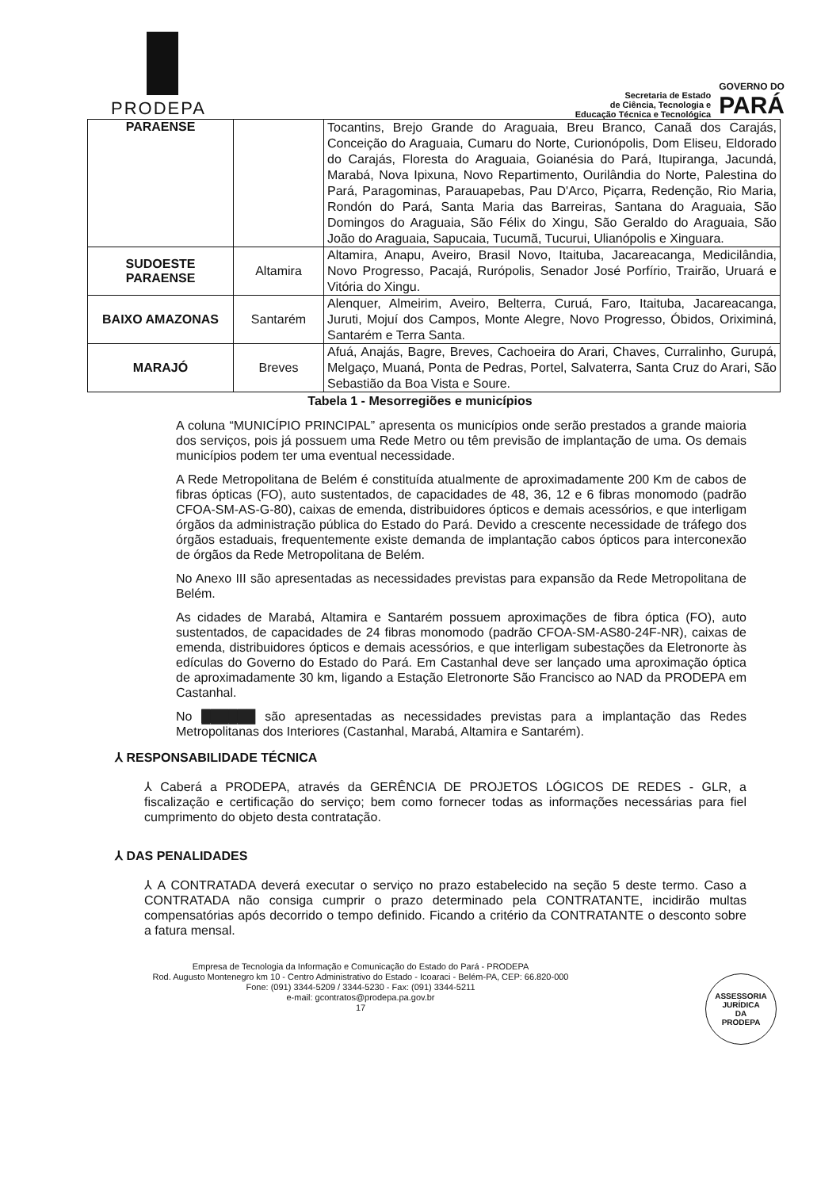PRODEPA
Secretaria de Estado
de Ciência, Tecnologia e
Educação Técnica e Tecnológica
GOVERNO DO
PARÁ
| PARAENSE | | Tocantins, Brejo Grande do Araguaia, Breu Branco, Canaã dos Carajás, Conceição do Araguaia, Cumaru do Norte, Curionópolis, Dom Eliseu, Eldorado do Carajás, Floresta do Araguaia, Goianésia do Pará, Itupiranga, Jacundá, Marabá, Nova Ipixuna, Novo Repartimento, Ourilândia do Norte, Palestina do Pará, Paragominas, Parauapebas, Pau D'Arco, Piçarra, Redenção, Rio Maria, Rondón do Pará, Santa Maria das Barreiras, Santana do Araguaia, São Domingos do Araguaia, São Félix do Xingu, São Geraldo do Araguaia, São João do Araguaia, Sapucaia, Tucumã, Tucurui, Ulianópolis e Xinguara. |
| SUDOESTE PARAENSE | Altamira | Altamira, Anapu, Aveiro, Brasil Novo, Itaituba, Jacareacanga, Medicilândia, Novo Progresso, Pacajá, Rurópolis, Senador José Porfírio, Trairão, Uruará e Vitória do Xingu. |
| BAIXO AMAZONAS | Santarém | Alenquer, Almeirim, Aveiro, Belterra, Curuá, Faro, Itaituba, Jacareacanga, Juruti, Mojuí dos Campos, Monte Alegre, Novo Progresso, Óbidos, Oriximiná, Santarém e Terra Santa. |
| MARAJÓ | Breves | Afuá, Anajás, Bagre, Breves, Cachoeira do Arari, Chaves, Curralinho, Gurupá, Melgaço, Muaná, Ponta de Pedras, Portel, Salvaterra, Santa Cruz do Arari, São Sebastião da Boa Vista e Soure. |
Tabela 1 - Mesorregiões e municípios
A coluna “MUNICÍPIO PRINCIPAL” apresenta os municípios onde serão prestados a grande maioria dos serviços, pois já possuem uma Rede Metro ou têm previsão de implantação de uma. Os demais municípios podem ter uma eventual necessidade.
A Rede Metropolitana de Belém é constituída atualmente de aproximadamente 200 Km de cabos de fibras ópticas (FO), auto sustentados, de capacidades de 48, 36, 12 e 6 fibras monomodo (padrão CFOA-SM-AS-G-80), caixas de emenda, distribuidores ópticos e demais acessórios, e que interligam órgãos da administração pública do Estado do Pará. Devido a crescente necessidade de tráfego dos órgãos estaduais, frequentemente existe demanda de implantação cabos ópticos para interconexão de órgãos da Rede Metropolitana de Belém.
No Anexo III são apresentadas as necessidades previstas para expansão da Rede Metropolitana de Belém.
As cidades de Marabá, Altamira e Santarém possuem aproximações de fibra óptica (FO), auto sustentados, de capacidades de 24 fibras monomodo (padrão CFOA-SM-AS80-24F-NR), caixas de emenda, distribuidores ópticos e demais acessórios, e que interligam subestações da Eletronorte às edículas do Governo do Estado do Pará. Em Castanhal deve ser lançado uma aproximação óptica de aproximadamente 30 km, ligando a Estação Eletronorte São Francisco ao NAD da PRODEPA em Castanhal.
No ██████ são apresentadas as necessidades previstas para a implantação das Redes Metropolitanas dos Interiores (Castanhal, Marabá, Altamira e Santarém).
⅄ RESPONSABILIDADE TÉCNICA
⅄ Caberá a PRODEPA, através da GERÊNCIA DE PROJETOS LÓGICOS DE REDES - GLR, a fiscalização e certificação do serviço; bem como fornecer todas as informações necessárias para fiel cumprimento do objeto desta contratação.
⅄ DAS PENALIDADES
⅄ A CONTRATADA deverá executar o serviço no prazo estabelecido na seção 5 deste termo. Caso a CONTRATADA não consiga cumprir o prazo determinado pela CONTRATANTE, incidirão multas compensatórias após decorrido o tempo definido. Ficando a critério da CONTRATANTE o desconto sobre a fatura mensal.
Empresa de Tecnologia da Informação e Comunicação do Estado do Pará - PRODEPA
Rod. Augusto Montenegro km 10 - Centro Administrativo do Estado - Icoaraci - Belém-PA, CEP: 66.820-000
Fone: (091) 3344-5209 / 3344-5230 - Fax: (091) 3344-5211
e-mail: gcontratos@prodepa.pa.gov.br
17
ASSESSORIA
JURÍDICA
DA
PRODEPA